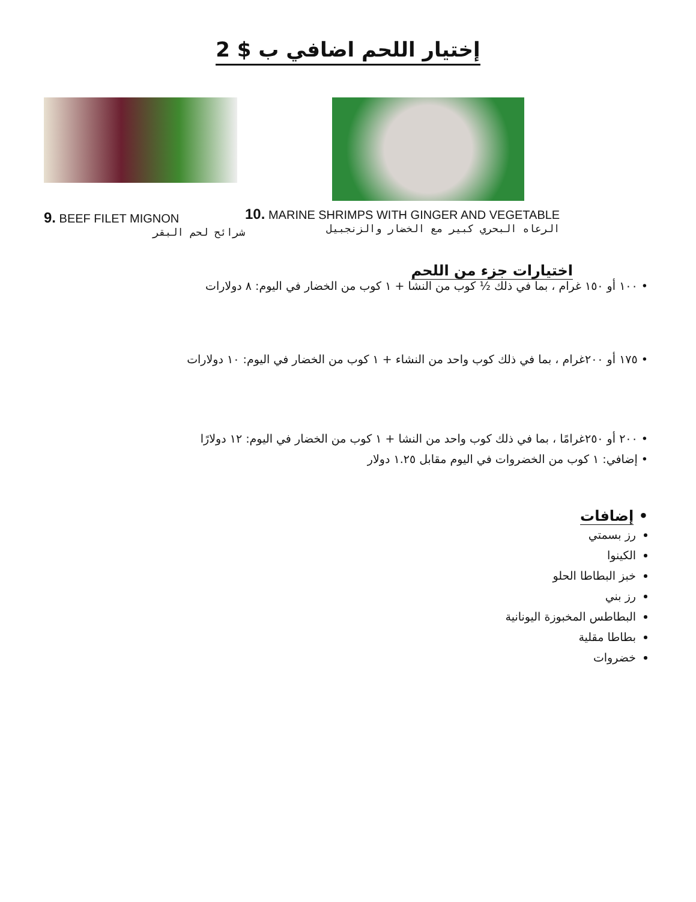إختيار اللحم اضافي ب $ 2
9. BEEF FILET MIGNON
شرائح لحم البقر
10. MARINE SHRIMPS WITH GINGER AND VEGETABLE
الرعاه البحري كبير مع الخضار والزنجبيل
اختيارات جزء من اللحم
• ١٠٠ أو ١٥٠ غرام ، بما في ذلك ½ كوب من النشا + ١ كوب من الخضار في اليوم: ٨ دولارات
• ١٧٥ أو ٢٠٠غرام ، بما في ذلك كوب واحد من النشاء + ١ كوب من الخضار في اليوم: ١٠ دولارات
• ٢٠٠ أو ٢٥٠غرامًا ، بما في ذلك كوب واحد من النشا + ١ كوب من الخضار في اليوم: ١٢ دولارًا
• إضافي: ١ كوب من الخضروات في اليوم مقابل ١.٢٥ دولار
• إضافات
رز بسمتي
الكينوا
خبز البطاطا الحلو
رز بني
البطاطس المخبوزة اليونانية
بطاطا مقلية
خضروات